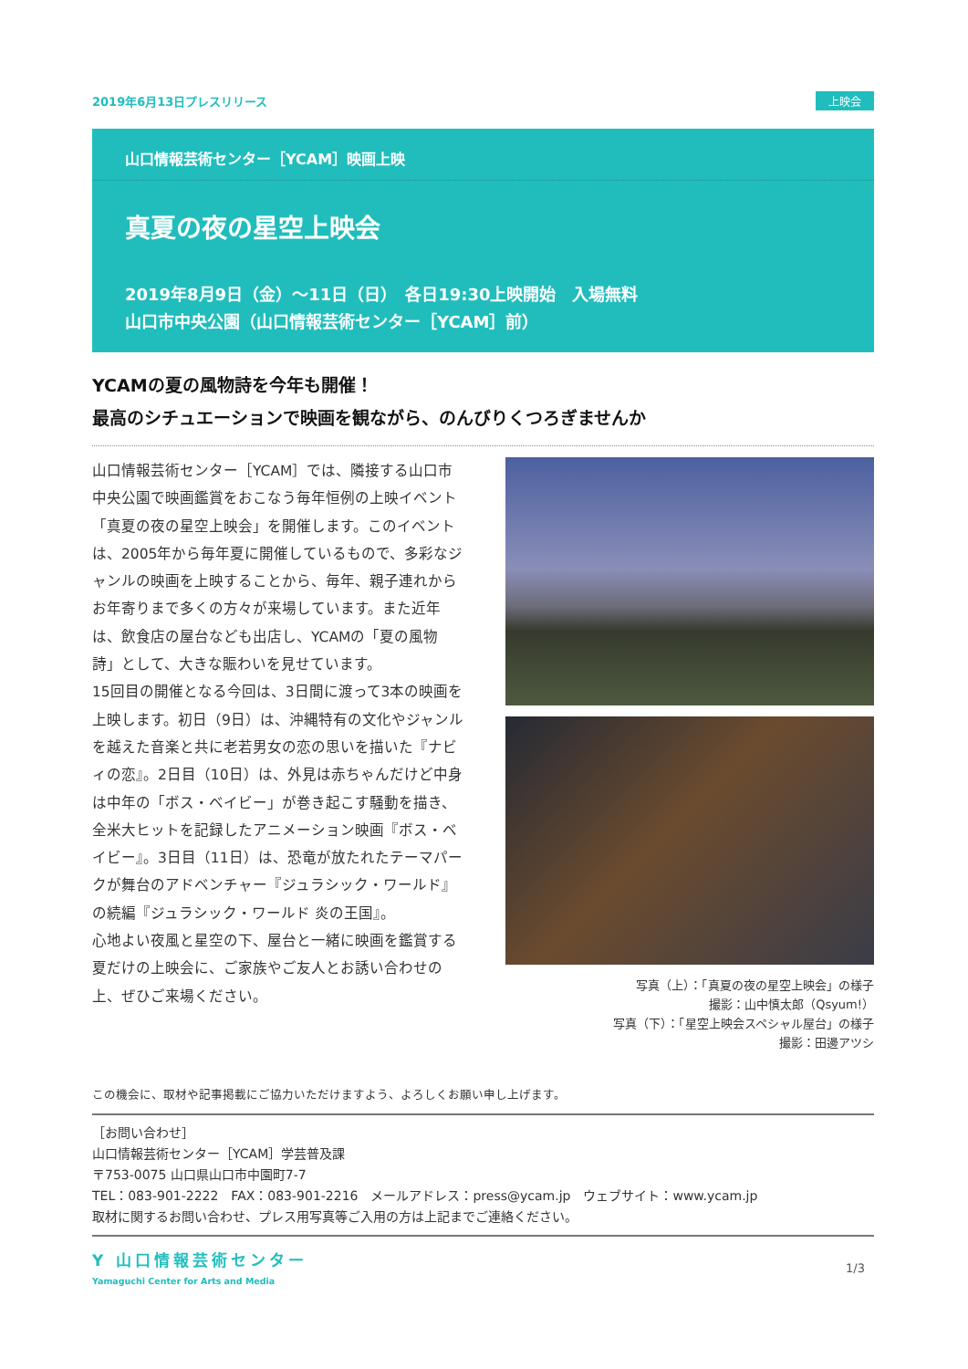2019年6月13日プレスリリース 上映会
山口情報芸術センター［YCAM］映画上映
真夏の夜の星空上映会
2019年8月9日（金）〜11日（日）　各日19:30上映開始　入場無料
山口市中央公園（山口情報芸術センター［YCAM］前）
YCAMの夏の風物詩を今年も開催！
最高のシチュエーションで映画を観ながら、のんびりくつろぎませんか
山口情報芸術センター［YCAM］では、隣接する山口市中央公園で映画鑑賞をおこなう毎年恒例の上映イベント「真夏の夜の星空上映会」を開催します。このイベントは、2005年から毎年夏に開催しているもので、多彩なジャンルの映画を上映することから、毎年、親子連れからお年寄りまで多くの方々が来場しています。また近年は、飲食店の屋台なども出店し、YCAMの「夏の風物詩」として、大きな賑わいを見せています。
15回目の開催となる今回は、3日間に渡って3本の映画を上映します。初日（9日）は、沖縄特有の文化やジャンルを越えた音楽と共に老若男女の恋の思いを描いた『ナビィの恋』。2日目（10日）は、外見は赤ちゃんだけど中身は中年の「ボス・ベイビー」が巻き起こす騒動を描き、全米大ヒットを記録したアニメーション映画『ボス・ベイビー』。3日目（11日）は、恐竜が放たれたテーマパークが舞台のアドベンチャー『ジュラシック・ワールド』の続編『ジュラシック・ワールド 炎の王国』。
心地よい夜風と星空の下、屋台と一緒に映画を鑑賞する夏だけの上映会に、ご家族やご友人とお誘い合わせの上、ぜひご来場ください。
写真（上）：「真夏の夜の星空上映会」の様子
撮影：山中慎太郎（Qsyum!）
写真（下）：「星空上映会スペシャル屋台」の様子
撮影：田邊アツシ
この機会に、取材や記事掲載にご協力いただけますよう、よろしくお願い申し上げます。
［お問い合わせ］
山口情報芸術センター［YCAM］学芸普及課
〒753-0075 山口県山口市中園町7-7
TEL：083-901-2222　FAX：083-901-2216　メールアドレス：press@ycam.jp　ウェブサイト：www.ycam.jp
取材に関するお問い合わせ、プレス用写真等ご入用の方は上記までご連絡ください。
Y 山口情報芸術センター
Yamaguchi Center for Arts and Media
1/3